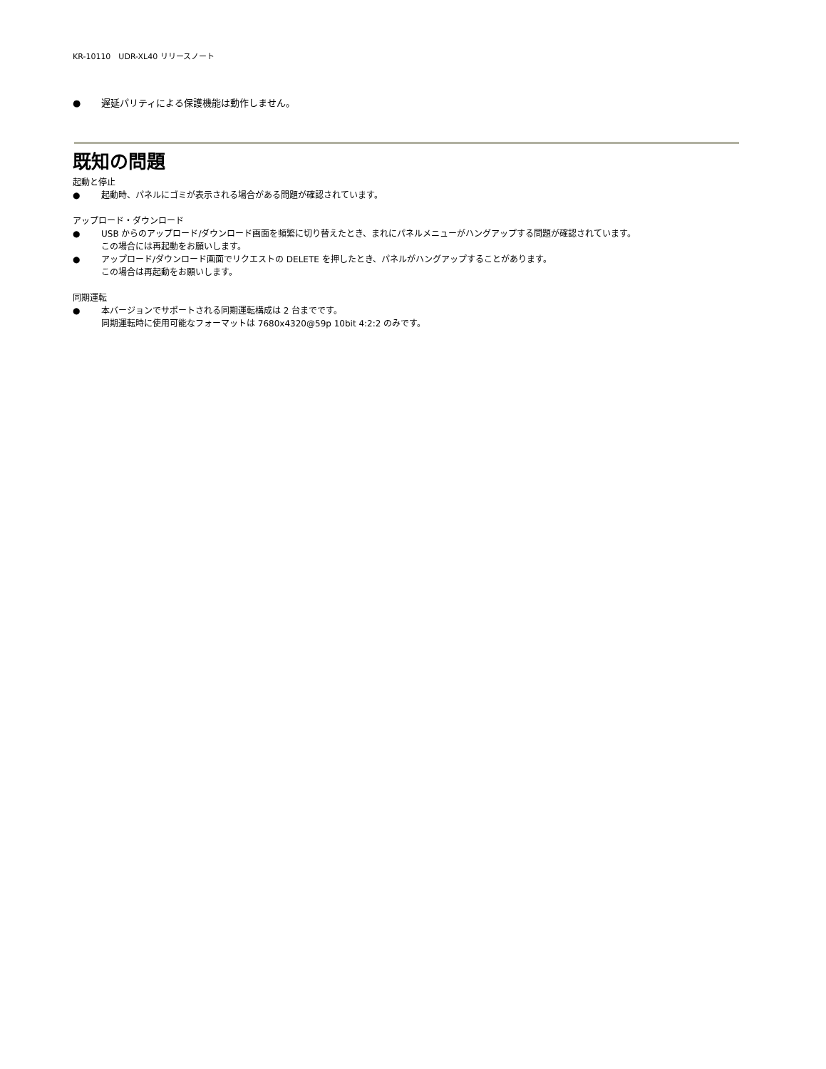KR-10110　UDR-XL40 リリースノート
● 遅延パリティによる保護機能は動作しません。
既知の問題
起動と停止
● 起動時、パネルにゴミが表示される場合がある問題が確認されています。
アップロード・ダウンロード
● USB からのアップロード/ダウンロード画面を頻繁に切り替えたとき、まれにパネルメニューがハングアップする問題が確認されています。
この場合には再起動をお願いします。
● アップロード/ダウンロード画面でリクエストの DELETE を押したとき、パネルがハングアップすることがあります。
この場合は再起動をお願いします。
同期運転
● 本バージョンでサポートされる同期運転構成は 2 台までです。
同期運転時に使用可能なフォーマットは 7680x4320@59p 10bit 4:2:2 のみです。